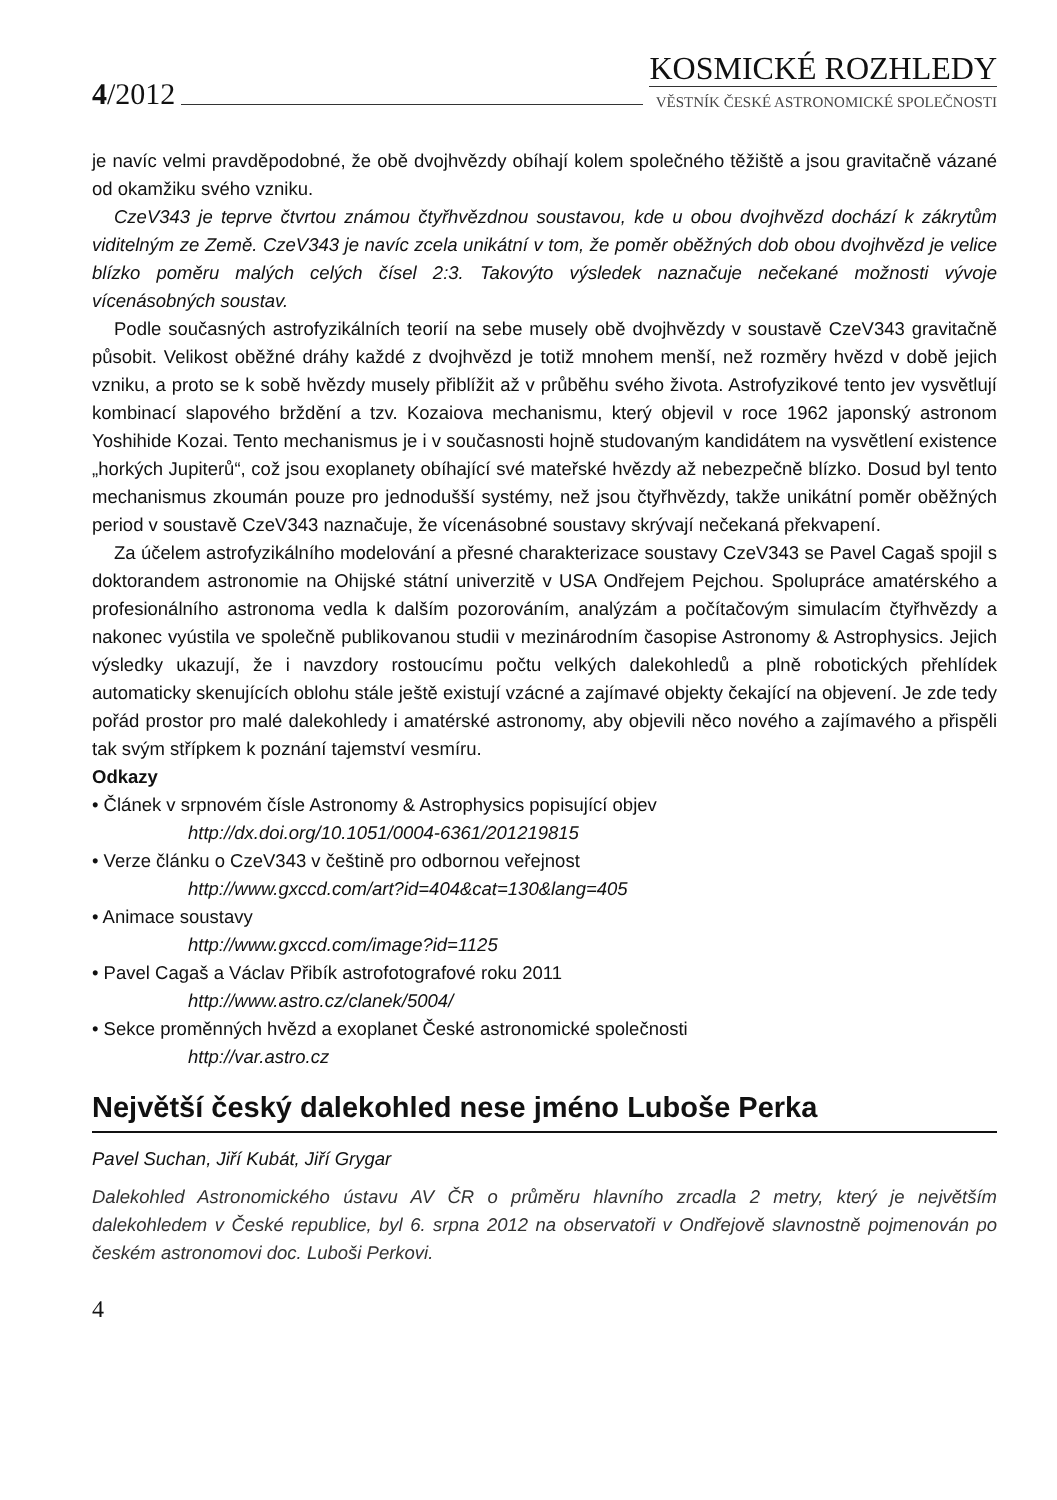4/2012
KOSMICKÉ ROZHLEDY
VĚSTNÍK ČESKÉ ASTRONOMICKÉ SPOLEČNOSTI
je navíc velmi pravděpodobné, že obě dvojhvězdy obíhají kolem společného těžiště a jsou gravitačně vázané od okamžiku svého vzniku.
CzeV343 je teprve čtvrtou známou čtyřhvězdnou soustavou, kde u obou dvojhvězd dochází k zákrytům viditelným ze Země. CzeV343 je navíc zcela unikátní v tom, že poměr oběžných dob obou dvojhvězd je velice blízko poměru malých celých čísel 2:3. Takovýto výsledek naznačuje nečekané možnosti vývoje vícenásobných soustav.
Podle současných astrofyzikálních teorií na sebe musely obě dvojhvězdy v soustavě CzeV343 gravitačně působit. Velikost oběžné dráhy každé z dvojhvězd je totiž mnohem menší, než rozměry hvězd v době jejich vzniku, a proto se k sobě hvězdy musely přiblížit až v průběhu svého života. Astrofyzikové tento jev vysvětlují kombinací slapového brždění a tzv. Kozaiova mechanismu, který objevil v roce 1962 japonský astronom Yoshihide Kozai. Tento mechanismus je i v současnosti hojně studovaným kandidátem na vysvětlení existence „horkých Jupiterů“, což jsou exoplanety obíhající své mateřské hvězdy až nebezpečně blízko. Dosud byl tento mechanismus zkoumán pouze pro jednodušší systémy, než jsou čtyřhvězdy, takže unikátní poměr oběžných period v soustavě CzeV343 naznačuje, že vícenásobné soustavy skrývají nečekaná překvapení.
Za účelem astrofyzikálního modelování a přesné charakterizace soustavy CzeV343 se Pavel Cagaš spojil s doktorandem astronomie na Ohijské státní univerzitě v USA Ondřejem Pejchou. Spolupráce amatérského a profesionálního astronoma vedla k dalším pozorováním, analýzám a počítačovým simulacím čtyřhvězdy a nakonec vyústila ve společně publikovanou studii v mezinárodním časopise Astronomy & Astrophysics. Jejich výsledky ukazují, že i navzdory rostoucímu počtu velkých dalekohledů a plně robotických přehlídek automaticky skenujících oblohu stále ještě existují vzácné a zajímavé objekty čekající na objevení. Je zde tedy pořád prostor pro malé dalekohledy i amatérské astronomy, aby objevili něco nového a zajímavého a přispěli tak svým střípkem k poznání tajemství vesmíru.
Odkazy
• Článek v srpnovém čísle Astronomy & Astrophysics popisující objev
http://dx.doi.org/10.1051/0004-6361/201219815
• Verze článku o CzeV343 v češtině pro odbornou veřejnost
http://www.gxccd.com/art?id=404&cat=130&lang=405
• Animace soustavy
http://www.gxccd.com/image?id=1125
• Pavel Cagaš a Václav Přibík astrofotografové roku 2011
http://www.astro.cz/clanek/5004/
• Sekce proměnných hvězd a exoplanet České astronomické společnosti
http://var.astro.cz
Největší český dalekohled nese jméno Luboše Perka
Pavel Suchan, Jiří Kubát, Jiří Grygar
Dalekohled Astronomického ústavu AV ČR o průměru hlavního zrcadla 2 metry, který je největším dalekohledem v České republice, byl 6. srpna 2012 na observatoři v Ondřejově slavnostně pojmenován po českém astronomovi doc. Luboši Perkovi.
4